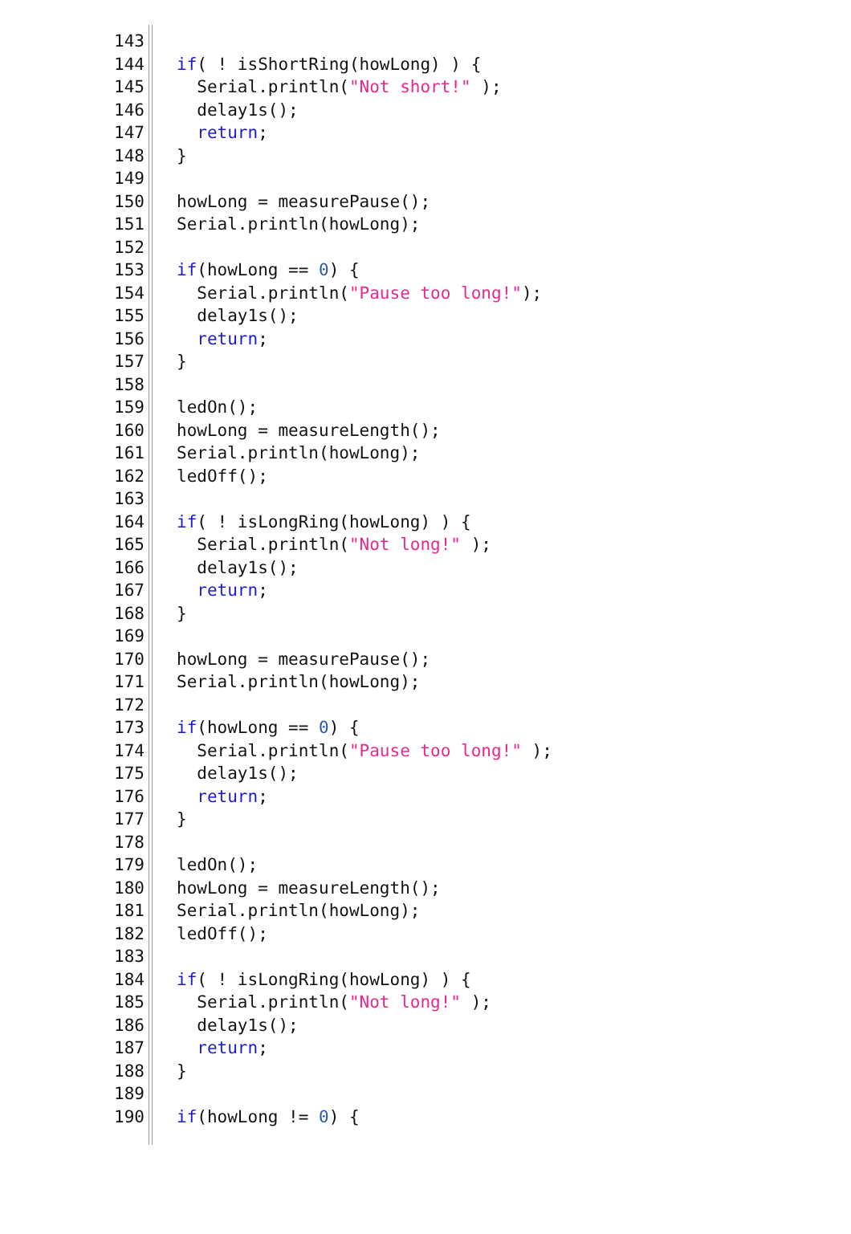143
144 if( ! isShortRing(howLong) ) {
145 Serial.println("Not short!" );
146 delay1s();
147 return;
148 }
149
150 howLong = measurePause();
151 Serial.println(howLong);
152
153 if(howLong == 0) {
154 Serial.println("Pause too long!");
155 delay1s();
156 return;
157 }
158
159 ledOn();
160 howLong = measureLength();
161 Serial.println(howLong);
162 ledOff();
163
164 if( ! isLongRing(howLong) ) {
165 Serial.println("Not long!" );
166 delay1s();
167 return;
168 }
169
170 howLong = measurePause();
171 Serial.println(howLong);
172
173 if(howLong == 0) {
174 Serial.println("Pause too long!" );
175 delay1s();
176 return;
177 }
178
179 ledOn();
180 howLong = measureLength();
181 Serial.println(howLong);
182 ledOff();
183
184 if( ! isLongRing(howLong) ) {
185 Serial.println("Not long!" );
186 delay1s();
187 return;
188 }
189
190 if(howLong != 0) {